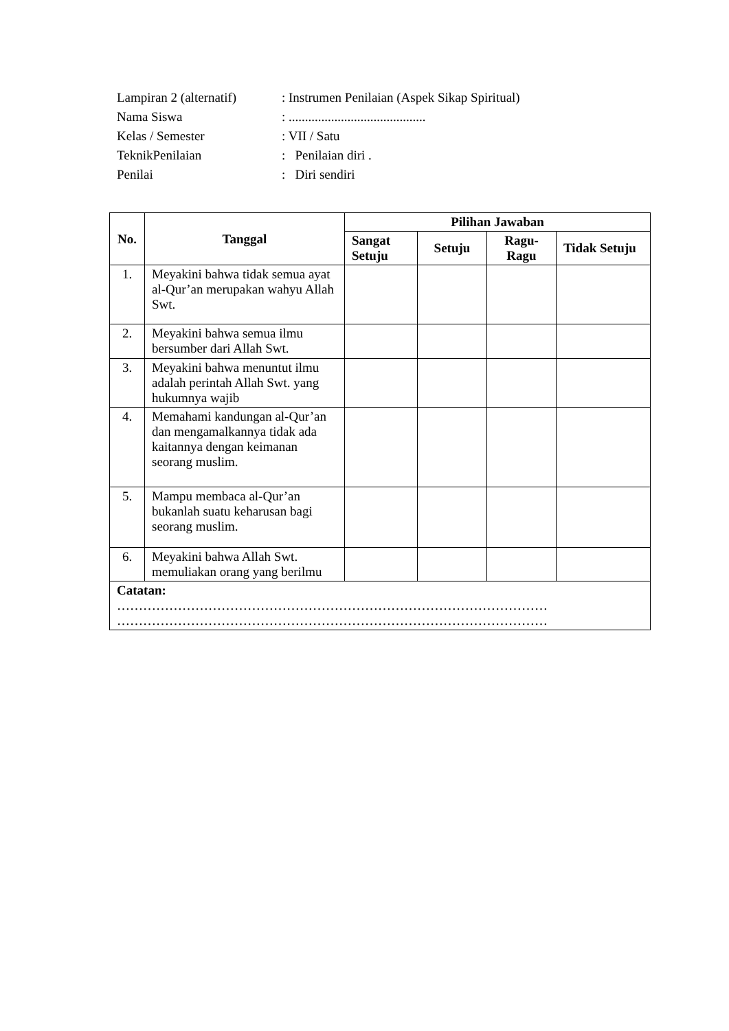Lampiran 2 (alternatif): Instrumen Penilaian (Aspek Sikap Spiritual)
Nama Siswa: ..........................................
Kelas / Semester: VII / Satu
TeknikPenilaian: Penilaian diri .
Penilai: Diri sendiri
| No. | Tanggal | Pilihan Jawaban | | | |
| --- | --- | --- | --- | --- | --- |
| | | Sangat Setuju | Setuju | Ragu-Ragu | Tidak Setuju |
| 1. | Meyakini bahwa tidak semua ayat al-Qur’an merupakan wahyu Allah Swt. | | | | |
| 2. | Meyakini bahwa semua ilmu bersumber dari Allah Swt. | | | | |
| 3. | Meyakini bahwa menuntut ilmu adalah perintah Allah Swt. yang hukumnya wajib | | | | |
| 4. | Memahami kandungan al-Qur’an dan mengamalkannya tidak ada kaitannya dengan keimanan seorang muslim. | | | | |
| 5. | Mampu membaca al-Qur’an bukanlah suatu keharusan bagi seorang muslim. | | | | |
| 6. | Meyakini bahwa Allah Swt. memuliakan orang yang berilmu | | | | |
| Catatan: ……………………………………………………………………………………… ……………………………………………………………………………………… | | | | | |